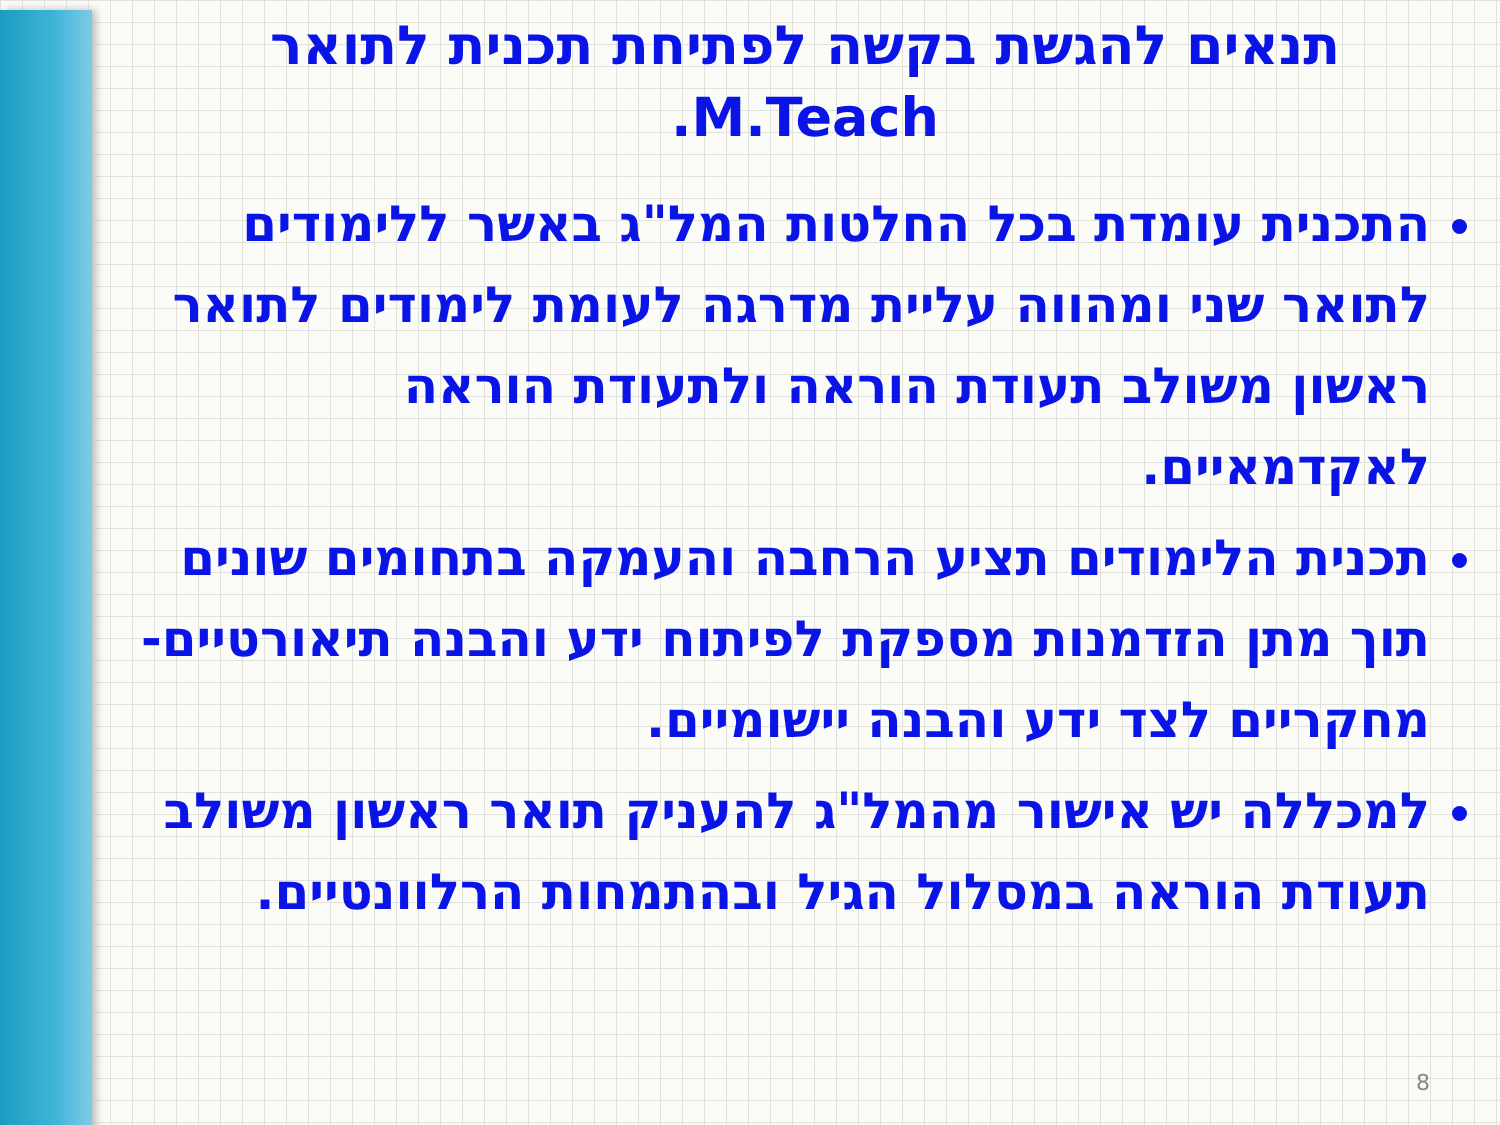תנאים להגשת בקשה לפתיחת תכנית לתואר
M.Teach.
התכנית עומדת בכל החלטות המל"ג באשר ללימודים לתואר שני ומהווה עליית מדרגה לעומת לימודים לתואר ראשון משולב תעודת הוראה ולתעודת הוראה לאקדמאיים.
תכנית הלימודים תציע הרחבה והעמקה בתחומים שונים תוך מתן הזדמנות מספקת לפיתוח ידע והבנה תיאורטיים-מחקריים לצד ידע והבנה יישומיים.
למכללה יש אישור מהמל"ג להעניק תואר ראשון משולב תעודת הוראה במסלול הגיל ובהתמחות הרלוונטיים.
8